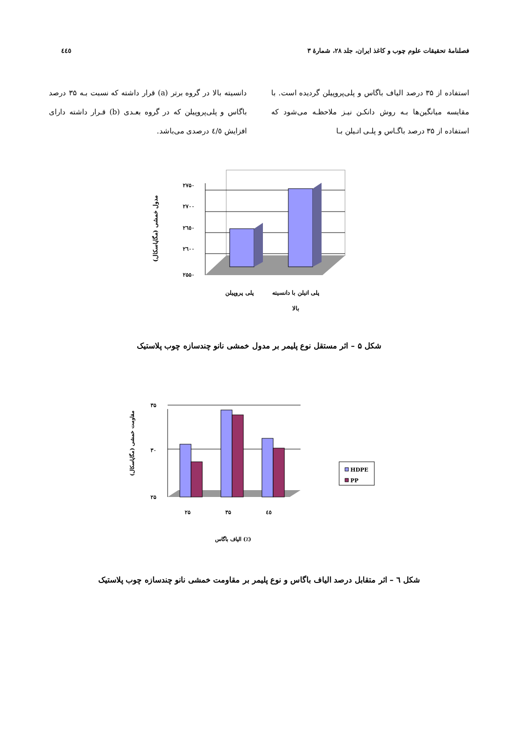فصلنامهٔ تحقیقات علوم چوب و کاغذ ایران، جلد ۲۸، شمارهٔ ۳ ٤٤٥
استفاده از ۳۵ درصد الیاف باگاس و پلی‌پروپیلن گردیده است. با مقایسه میانگین‌ها بـه روش دانکـن نیـز ملاحظـه می‌شود که استفاده از ۳۵ درصد باگـاس و پلـی اتـیلن بـا
دانسیته بالا در گروه برتر (a) قرار داشته که نسبت بـه ۳۵ درصد باگاس و پلی‌پروپیلن که در گروه بعـدی (b) قـرار داشته دارای افزایش ٤/٥ درصدی می‌باشد.
۲۷۵۰
۲۷۰۰
۲٦٥۰
۲٦۰۰
۲۵۵۰
پلی پروپیلن
پلی اتیلن با دانسیته
بالا
مدول خمشی (مگاپاسکال)
شکل ۵ – اثر مستقل نوع پلیمر بر مدول خمشی نانو چندسازه چوب پلاستیک
۳۵
۳۰
۲۵
۲۵
۳۵
٤٥
الیاف باگاس (٪)
مقاومت خمشی (مگاپاسکال)
HDPE
PP
شکل ٦ – اثر متقابل درصد الیاف باگاس و نوع پلیمر بر مقاومت خمشی نانو چندسازه چوب پلاستیک